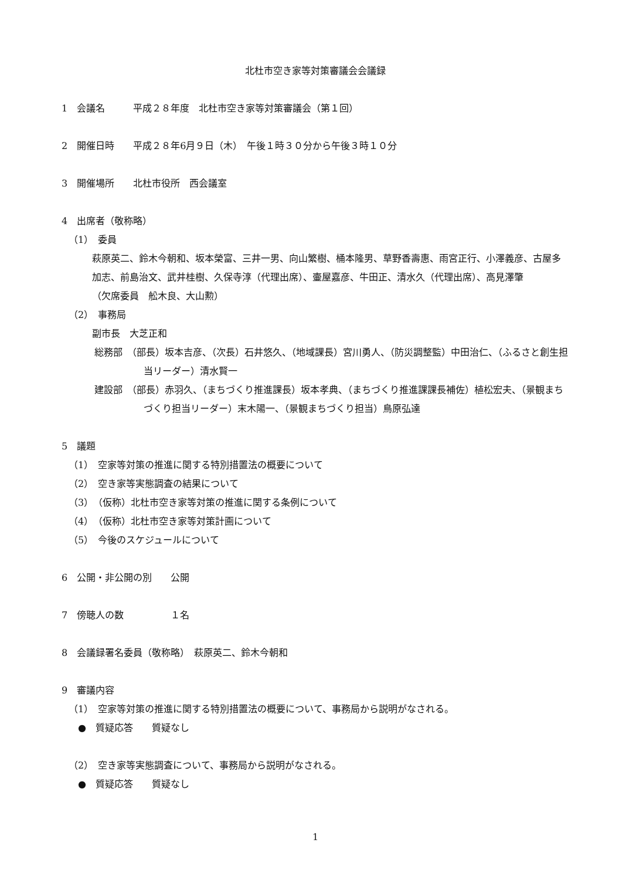北杜市空き家等対策審議会会議録
1　会議名　　　平成２８年度　北杜市空き家等対策審議会（第１回）
2　開催日時　　平成２８年6月９日（木）　午後１時３０分から午後３時１０分
3　開催場所　　北杜市役所　西会議室
4　出席者（敬称略）
（1）　委員
萩原英二、鈴木今朝和、坂本榮富、三井一男、向山繁樹、桶本隆男、草野香壽惠、雨宮正行、小澤義彦、古屋多加志、前島治文、武井桂樹、久保寺淳（代理出席）、壷屋嘉彦、牛田正、清水久（代理出席）、高見澤肇
（欠席委員　舩木良、大山勲）
（2）　事務局
副市長　大芝正和
総務部　（部長）坂本吉彦、（次長）石井悠久、（地域課長）宮川勇人、（防災調整監）中田治仁、（ふるさと創生担当リーダー）清水賢一
建設部　（部長）赤羽久、（まちづくり推進課長）坂本孝典、（まちづくり推進課課長補佐）植松宏夫、（景観まちづくり担当リーダー）末木陽一、（景観まちづくり担当）鳥原弘達
5　議題
（1）　空家等対策の推進に関する特別措置法の概要について
（2）　空き家等実態調査の結果について
（3）　（仮称）北杜市空き家等対策の推進に関する条例について
（4）　（仮称）北杜市空き家等対策計画について
（5）　今後のスケジュールについて
6　公開・非公開の別　　公開
7　傍聴人の数　　　　　１名
8　会議録署名委員（敬称略）　萩原英二、鈴木今朝和
9　審議内容
（1）　空家等対策の推進に関する特別措置法の概要について、事務局から説明がなされる。
　●　質疑応答　　質疑なし
（2）　空き家等実態調査について、事務局から説明がなされる。
　●　質疑応答　　質疑なし
1